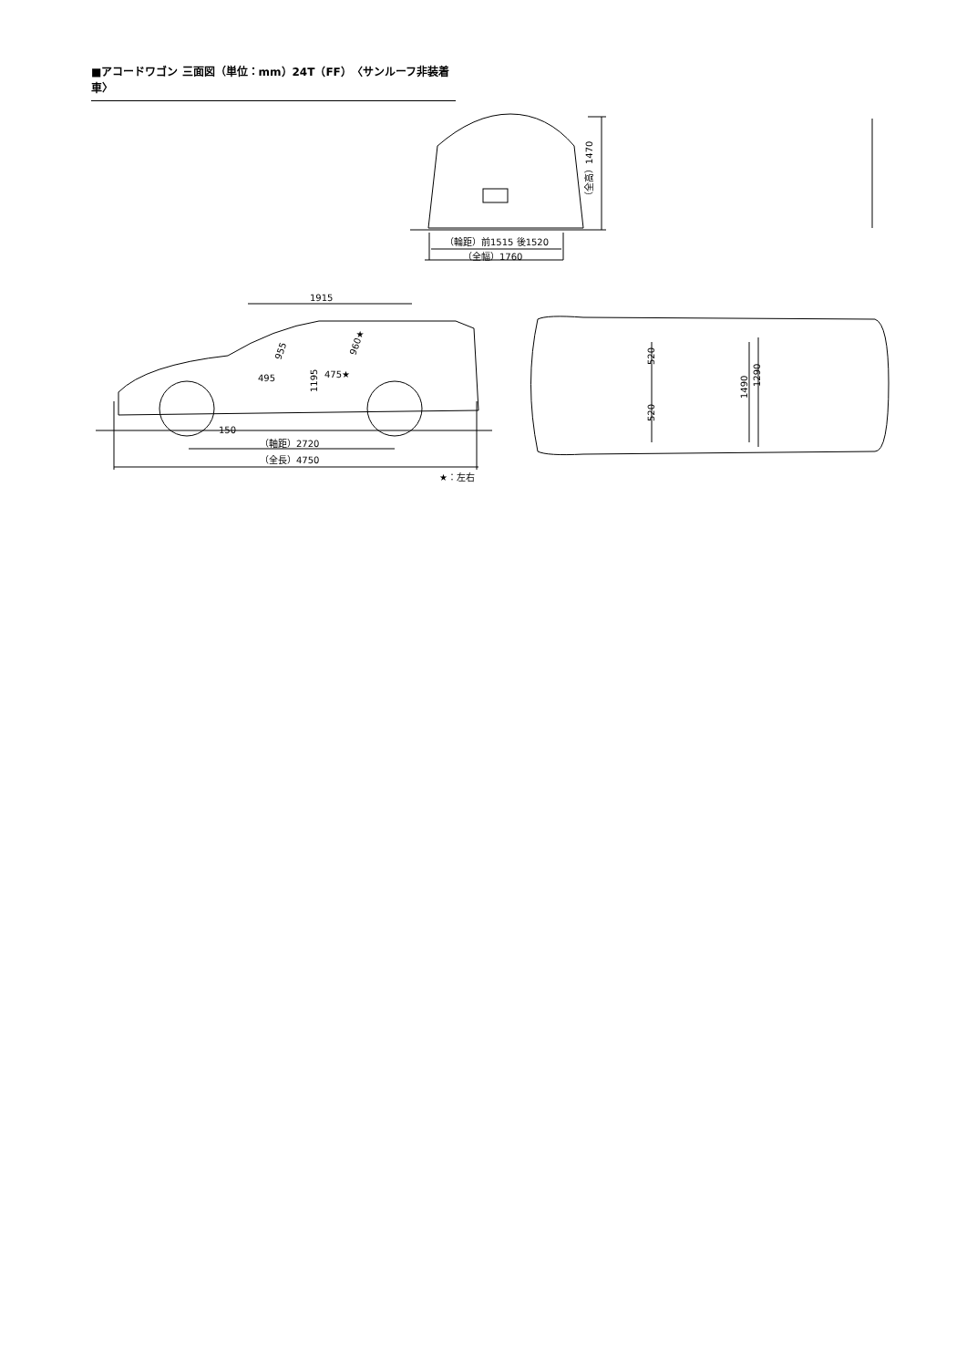■アコードワゴン 三面図（単位：mm）24T（FF）〈サンルーフ非装着車〉
（輪距）前1515 後1520
（全幅）1760
（全高）1470
1915
955
960★
495
475★
1195
150
（軸距）2720
（全長）4750
★：左右
520
520
1490
1290